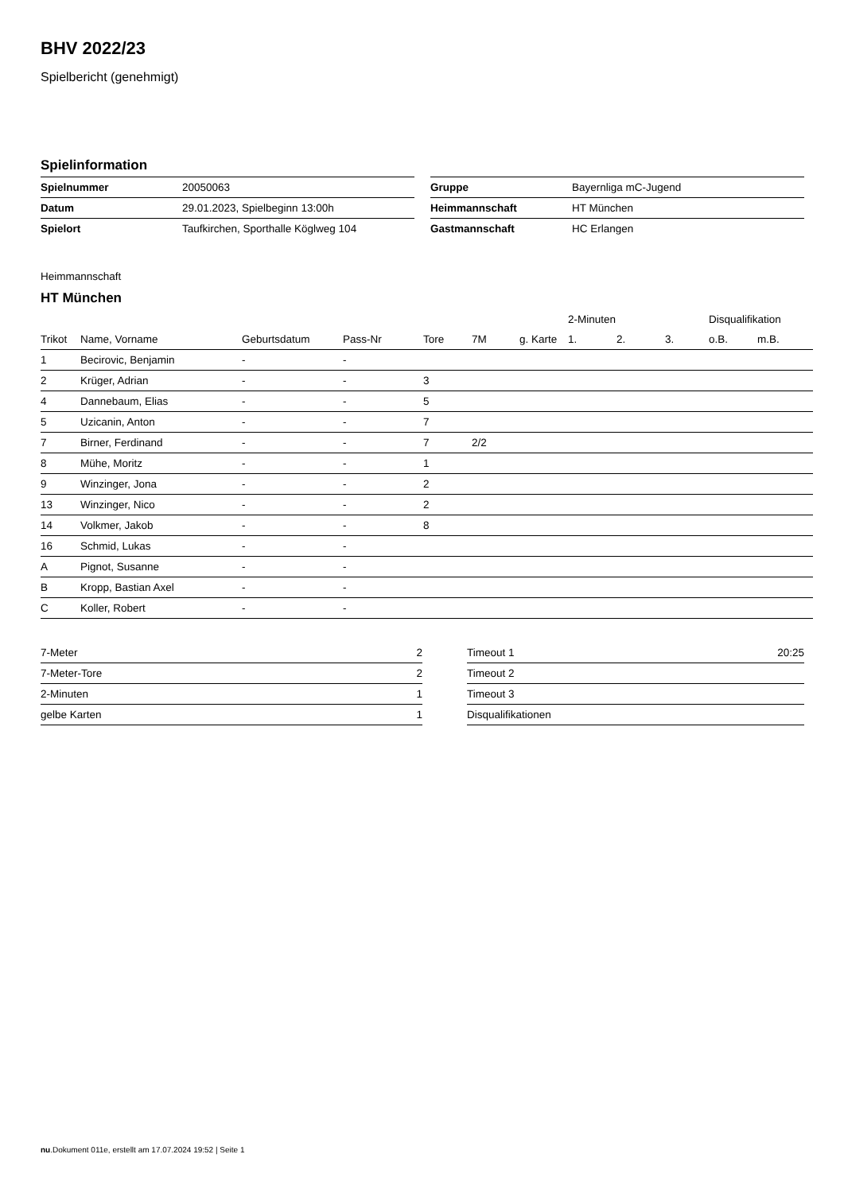BHV 2022/23
Spielbericht (genehmigt)
Spielinformation
| Spielnummer | 20050063 |
| Datum | 29.01.2023, Spielbeginn 13:00h |
| Spielort | Taufkirchen, Sporthalle Köglweg 104 |
| Gruppe | Bayernliga mC-Jugend |
| Heimmannschaft | HT München |
| Gastmannschaft | HC Erlangen |
Heimmannschaft
HT München
| | | | | | | | 2-Minuten | | | Disqualifikation | |
| --- | --- | --- | --- | --- | --- | --- | --- | --- | --- | --- | --- |
| Trikot | Name, Vorname | Geburtsdatum | Pass-Nr | Tore | 7M | g. Karte | 1. | 2. | 3. | o.B. | m.B. |
| 1 | Becirovic, Benjamin | - | - | | | | | | | | |
| 2 | Krüger, Adrian | - | - | 3 | | | | | | | |
| 4 | Dannebaum, Elias | - | - | 5 | | | | | | | |
| 5 | Uzicanin, Anton | - | - | 7 | | | | | | | |
| 7 | Birner, Ferdinand | - | - | 7 | 2/2 | | | | | | |
| 8 | Mühe, Moritz | - | - | 1 | | | | | | | |
| 9 | Winzinger, Jona | - | - | 2 | | | | | | | |
| 13 | Winzinger, Nico | - | - | 2 | | | | | | | |
| 14 | Volkmer, Jakob | - | - | 8 | | | | | | | |
| 16 | Schmid, Lukas | - | - | | | | | | | | |
| A | Pignot, Susanne | - | - | | | | | | | | |
| B | Kropp, Bastian Axel | - | - | | | | | | | | |
| C | Koller, Robert | - | - | | | | | | | | |
| 7-Meter | 2 |
| 7-Meter-Tore | 2 |
| 2-Minuten | 1 |
| gelbe Karten | 1 |
| Timeout 1 | 20:25 |
| Timeout 2 | |
| Timeout 3 | |
| Disqualifikationen | |
nu.Dokument 011e, erstellt am 17.07.2024 19:52 | Seite 1